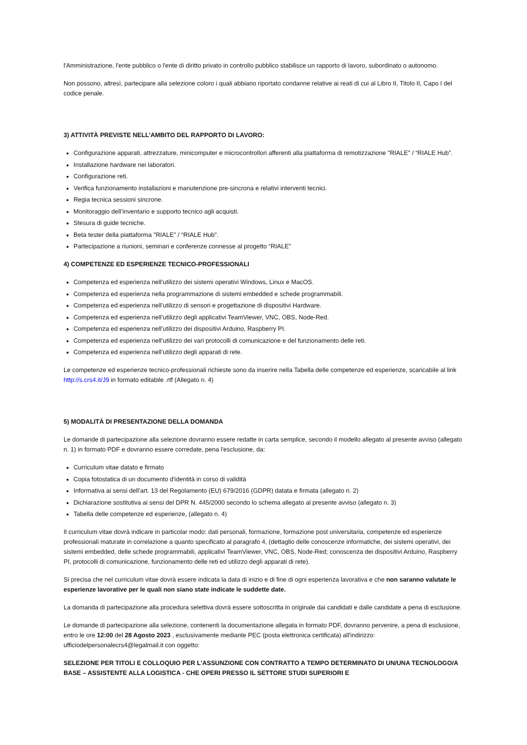l'Amministrazione, l'ente pubblico o l'ente di diritto privato in controllo pubblico stabilisce un rapporto di lavoro, subordinato o autonomo.
Non possono, altresì, partecipare alla selezione coloro i quali abbiano riportato condanne relative ai reati di cui al Libro II, Titolo II, Capo I del codice penale.
3) ATTIVITÀ PREVISTE NELL’AMBITO DEL RAPPORTO DI LAVORO:
Configurazione apparati, attrezzature, minicomputer e microcontrollori afferenti alla piattaforma di remotizzazione "RIALE" / “RIALE Hub”.
Installazione hardware nei laboratori.
Configurazione reti.
Verifica funzionamento installazioni e manutenzione pre-sincrona e relativi interventi tecnici.
Regia tecnica sessioni sincrone.
Monitoraggio dell’inventario e supporto tecnico agli acquisti.
Stesura di guide tecniche.
Beta tester della piattaforma "RIALE" / “RIALE Hub”.
Partecipazione a riunioni, seminari e conferenze connesse al progetto “RIALE”
4) COMPETENZE ED ESPERIENZE TECNICO-PROFESSIONALI
Competenza ed esperienza nell’utilizzo dei sistemi operativi Windows, Linux e MacOS.
Competenza ed esperienza nella programmazione di sistemi embedded e schede programmabili.
Competenza ed esperienza nell’utilizzo di sensori e progettazione di dispositivi Hardware.
Competenza ed esperienza nell’utilizzo degli applicativi TeamViewer, VNC, OBS, Node-Red.
Competenza ed esperienza nell’utilizzo dei dispositivi Arduino, Raspberry PI.
Competenza ed esperienza nell’utilizzo dei vari protocolli di comunicazione e del funzionamento delle reti.
Competenza ed esperienza nell’utilizzo degli apparati di rete.
Le competenze ed esperienze tecnico-professionali richieste sono da inserire nella Tabella delle competenze ed esperienze, scaricabile al link http://s.crs4.it/J9 in formato editabile .rtf (Allegato n. 4)
5) MODALITÀ DI PRESENTAZIONE DELLA DOMANDA
Le domande di partecipazione alla selezione dovranno essere redatte in carta semplice, secondo il modello allegato al presente avviso (allegato n. 1) in formato PDF e dovranno essere corredate, pena l'esclusione, da:
Curriculum vitae datato e firmato
Copia fotostatica di un documento d'identità in corso di validità
Informativa ai sensi dell'art. 13 del Regolamento (EU) 679/2016 (GDPR) datata e firmata (allegato n. 2)
Dichiarazione sostitutiva ai sensi del DPR N. 445/2000 secondo lo schema allegato al presente avviso (allegato n. 3)
Tabella delle competenze ed esperienze, (allegato n. 4)
Il curriculum vitae dovrà indicare in particolar modo: dati personali, formazione, formazione post universitaria, competenze ed esperienze professionali maturate in correlazione a quanto specificato al paragrafo 4, (dettaglio delle conoscenze informatiche, dei sistemi operativi, dei sistemi embedded, delle schede programmabili, applicativi TeamViewer, VNC, OBS, Node-Red; conoscenza dei dispositivi Arduino, Raspberry PI, protocolli di comunicazione, funzionamento delle reti ed utilizzo degli apparati di rete).
Si precisa che nel curriculum vitae dovrà essere indicata la data di inizio e di fine di ogni esperienza lavorativa e che non saranno valutate le esperienze lavorative per le quali non siano state indicate le suddette date.
La domanda di partecipazione alla procedura selettiva dovrà essere sottoscritta in originale dai candidati e dalle candidate a pena di esclusione.
Le domande di partecipazione alla selezione, contenenti la documentazione allegata in formato PDF, dovranno pervenire, a pena di esclusione, entro le ore 12:00 del 28 Agosto 2023 , esclusivamente mediante PEC (posta elettronica certificata) all'indirizzo: ufficiodelpersonalecrs4@legalmail.it con oggetto:
SELEZIONE PER TITOLI E COLLOQUIO PER L'ASSUNZIONE CON CONTRATTO A TEMPO DETERMINATO DI UN/UNA TECNOLOGO/A BASE – ASSISTENTE ALLA LOGISTICA - CHE OPERI PRESSO IL SETTORE STUDI SUPERIORI E